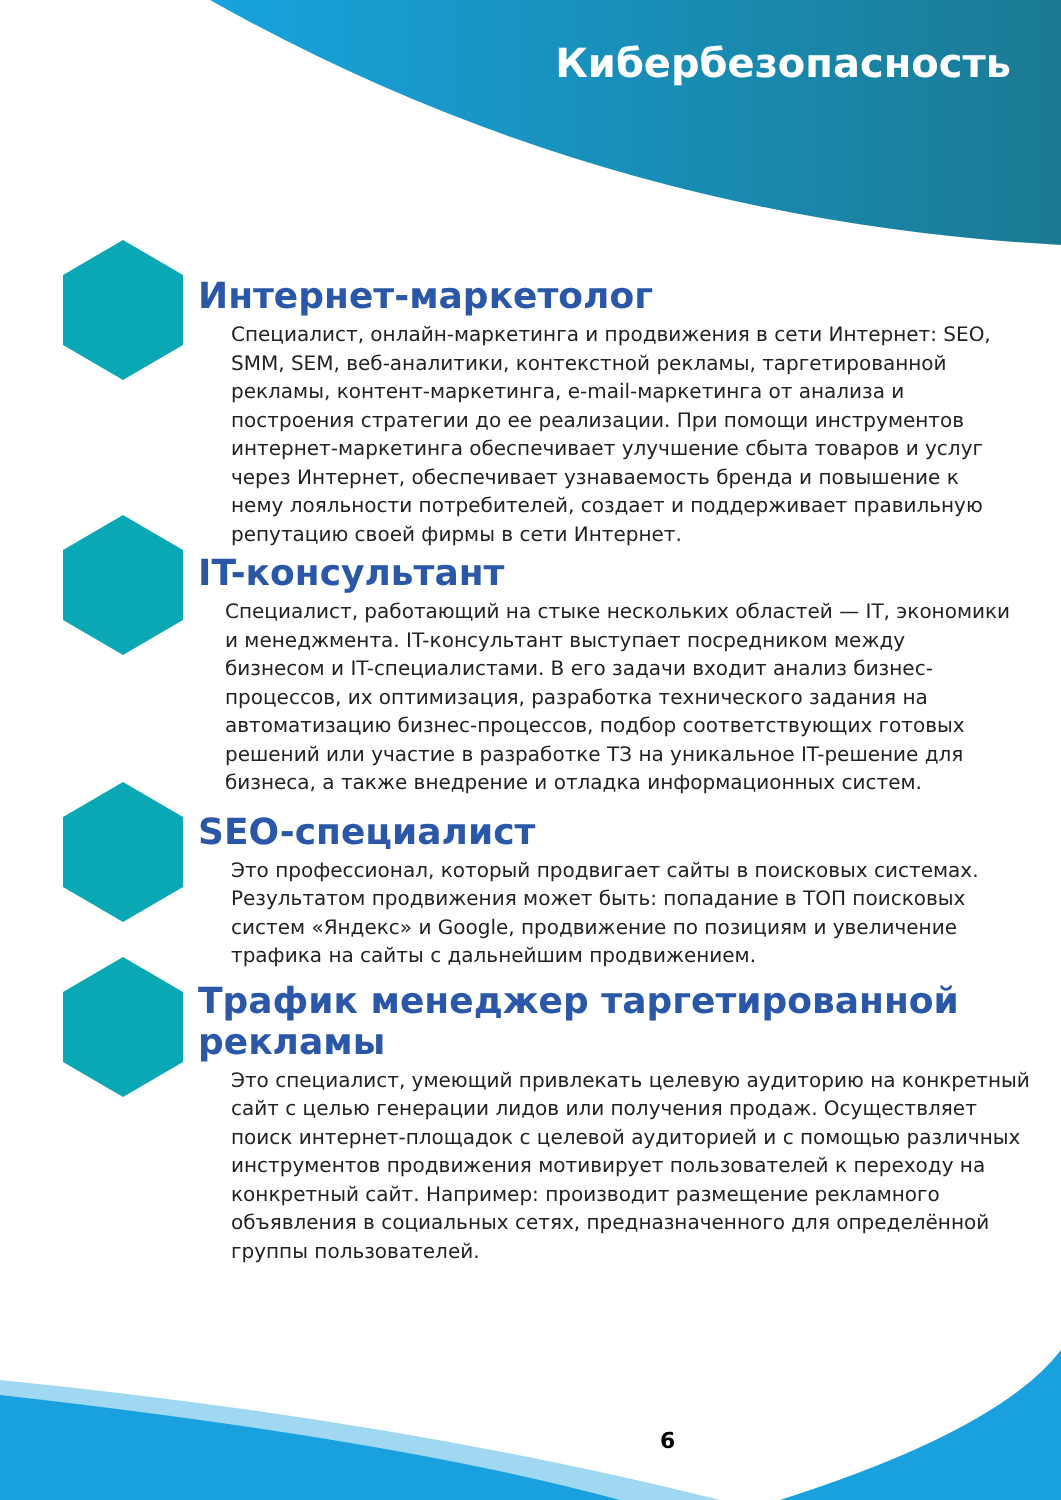Кибербезопасность
Интернет-маркетолог
Специалист, онлайн-маркетинга и продвижения в сети Интернет: SEO, SMM, SEM, веб-аналитики, контекстной рекламы, таргетированной рекламы, контент-маркетинга, e-mail-маркетинга от анализа и построения стратегии до ее реализации. При помощи инструментов интернет-маркетинга обеспечивает улучшение сбыта товаров и услуг через Интернет, обеспечивает узнаваемость бренда и повышение к нему лояльности потребителей, создает и поддерживает правильную репутацию своей фирмы в сети Интернет.
IT-консультант
Специалист, работающий на стыке нескольких областей — IT, экономики и менеджмента. IT-консультант выступает посредником между бизнесом и IT-специалистами. В его задачи входит анализ бизнес-процессов, их оптимизация, разработка технического задания на автоматизацию бизнес-процессов, подбор соответствующих готовых решений или участие в разработке ТЗ на уникальное IT-решение для бизнеса, а также внедрение и отладка информационных систем.
SEO-специалист
Это профессионал, который продвигает сайты в поисковых системах. Результатом продвижения может быть: попадание в ТОП поисковых систем «Яндекс» и Google, продвижение по позициям и увеличение трафика на сайты с дальнейшим продвижением.
Трафик менеджер таргетированной рекламы
Это специалист, умеющий привлекать целевую аудиторию на конкретный сайт с целью генерации лидов или получения продаж. Осуществляет поиск интернет-площадок с целевой аудиторией и с помощью различных инструментов продвижения мотивирует пользователей к переходу на конкретный сайт. Например: производит размещение рекламного объявления в социальных сетях, предназначенного для определённой группы пользователей.
6